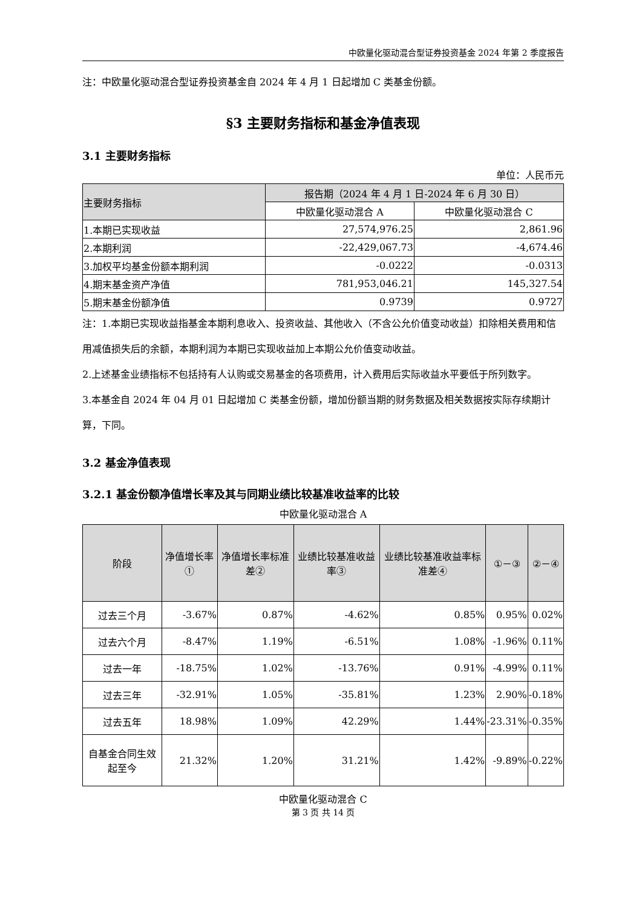中欧量化驱动混合型证券投资基金 2024 年第 2 季度报告
注：中欧量化驱动混合型证券投资基金自 2024 年 4 月 1 日起增加 C 类基金份额。
§3 主要财务指标和基金净值表现
3.1 主要财务指标
单位：人民币元
| 主要财务指标 | 报告期（2024 年 4 月 1 日-2024 年 6 月 30 日） | |
| --- | --- | --- |
| | 中欧量化驱动混合 A | 中欧量化驱动混合 C |
| 1.本期已实现收益 | 27,574,976.25 | 2,861.96 |
| 2.本期利润 | -22,429,067.73 | -4,674.46 |
| 3.加权平均基金份额本期利润 | -0.0222 | -0.0313 |
| 4.期末基金资产净值 | 781,953,046.21 | 145,327.54 |
| 5.期末基金份额净值 | 0.9739 | 0.9727 |
注：1.本期已实现收益指基金本期利息收入、投资收益、其他收入（不含公允价值变动收益）扣除相关费用和信用减值损失后的余额，本期利润为本期已实现收益加上本期公允价值变动收益。
2.上述基金业绩指标不包括持有人认购或交易基金的各项费用，计入费用后实际收益水平要低于所列数字。
3.本基金自 2024 年 04 月 01 日起增加 C 类基金份额，增加份额当期的财务数据及相关数据按实际存续期计算，下同。
3.2 基金净值表现
3.2.1 基金份额净值增长率及其与同期业绩比较基准收益率的比较
中欧量化驱动混合 A
| 阶段 | 净值增长率① | 净值增长率标准差② | 业绩比较基准收益率③ | 业绩比较基准收益率标准差④ | ①－③ | ②－④ |
| --- | --- | --- | --- | --- | --- | --- |
| 过去三个月 | -3.67% | 0.87% | -4.62% | 0.85% | 0.95% | 0.02% |
| 过去六个月 | -8.47% | 1.19% | -6.51% | 1.08% | -1.96% | 0.11% |
| 过去一年 | -18.75% | 1.02% | -13.76% | 0.91% | -4.99% | 0.11% |
| 过去三年 | -32.91% | 1.05% | -35.81% | 1.23% | 2.90% | -0.18% |
| 过去五年 | 18.98% | 1.09% | 42.29% | 1.44% | -23.31% | -0.35% |
| 自基金合同生效起至今 | 21.32% | 1.20% | 31.21% | 1.42% | -9.89% | -0.22% |
中欧量化驱动混合 C
第 3 页 共 14 页